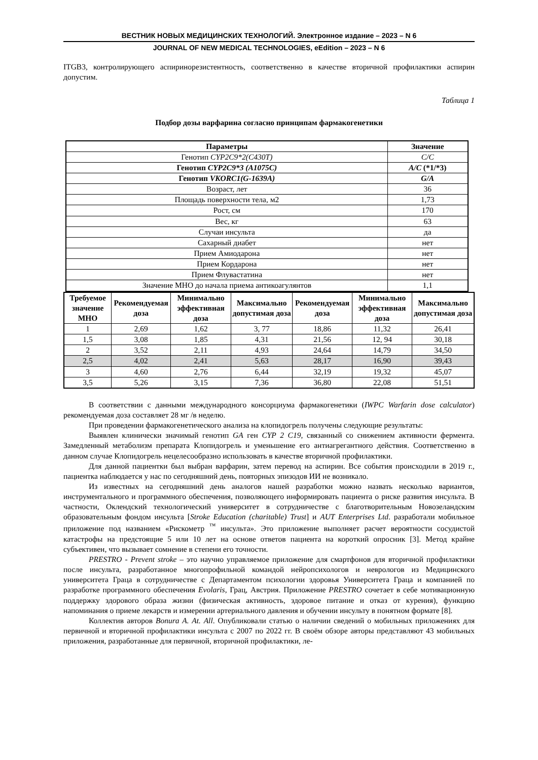ВЕСТНИК НОВЫХ МЕДИЦИНСКИХ ТЕХНОЛОГИЙ. Электронное издание – 2023 – N 6
JOURNAL OF NEW MEDICAL TECHNOLOGIES, eEdition – 2023 – N 6
ITGB3, контролирующего аспиринорезистентность, соответственно в качестве вторичной профилактики аспирин допустим.
Таблица 1
Подбор дозы варфарина согласно принципам фармакогенетики
| Параметры | Значение |
| --- | --- |
| Генотип CYP2C9*2(C430T) | C/C |
| Генотип CYP2C9*3 (A1075C) | A/C (*1/*3) |
| Генотип VKORC1(G-1639A) | G/A |
| Возраст, лет | 36 |
| Площадь поверхности тела, м2 | 1,73 |
| Рост, см | 170 |
| Вес, кг | 63 |
| Случаи инсульта | да |
| Сахарный диабет | нет |
| Прием Амиодарона | нет |
| Прием Кордарона | нет |
| Прием Флувастатина | нет |
| Значение МНО до начала приема антикоагулянтов | 1,1 |
| Требуемое значение МНО | Рекомендуемая доза | Минимально эффективная доза | Максимально допустимая доза | Рекомендуемая доза | Минимально эффективная доза | Максимально допустимая доза |
| --- | --- | --- | --- | --- | --- | --- |
| 1 | 2,69 | 1,62 | 3, 77 | 18,86 | 11,32 | 26,41 |
| 1,5 | 3,08 | 1,85 | 4,31 | 21,56 | 12, 94 | 30,18 |
| 2 | 3,52 | 2,11 | 4,93 | 24,64 | 14,79 | 34,50 |
| 2,5 | 4,02 | 2,41 | 5,63 | 28,17 | 16,90 | 39,43 |
| 3 | 4,60 | 2,76 | 6,44 | 32,19 | 19,32 | 45,07 |
| 3,5 | 5,26 | 3,15 | 7,36 | 36,80 | 22,08 | 51,51 |
В соответствии с данными международного консорциума фармакогенетики (IWPC Warfarin dose calculator) рекомендуемая доза составляет 28 мг /в неделю.
При проведении фармакогенетического анализа на клопидогрель получены следующие результаты:
Выявлен клинически значимый генотип GA ген CYP 2 C19, связанный со снижением активности фермента. Замедленный метаболизм препарата Клопидогрель и уменьшение его антиагрегантного действия. Соответственно в данном случае Клопидогрель нецелесообразно использовать в качестве вторичной профилактики.
Для данной пациентки был выбран варфарин, затем перевод на аспирин. Все события происходили в 2019 г., пациентка наблюдается у нас по сегодняшний день, повторных эпизодов ИИ не возникало.
Из известных на сегодняшний день аналогов нашей разработки можно назвать несколько вариантов, инструментального и программного обеспечения, позволяющего информировать пациента о риске развития инсульта. В частности, Оклендский технологический университет в сотрудничестве с благотворительным Новозеландским образовательным фондом инсульта [Stroke Education (charitable) Trust] и AUT Enterprises Ltd. разработали мобильное приложение под названием «Рискометр <sup>™</sup> инсульта». Это приложение выполняет расчет вероятности сосудистой катастрофы на предстоящие 5 или 10 лет на основе ответов пациента на короткий опросник [3]. Метод крайне субъективен, что вызывает сомнение в степени его точности.
PRESTRO - Prevent stroke – это научно управляемое приложение для смартфонов для вторичной профилактики после инсульта, разработанное многопрофильной командой нейропсихологов и неврологов из Медицинского университета Граца в сотрудничестве с Департаментом психологии здоровья Университета Граца и компанией по разработке программного обеспечения Evolaris, Грац, Австрия. Приложение PRESTRO сочетает в себе мотивационную поддержку здорового образа жизни (физическая активность, здоровое питание и отказ от курения), функцию напоминания о приеме лекарств и измерении артериального давления и обучении инсульту в понятном формате [8].
Коллектив авторов Bonura A. At. All. Опубликовали статью о наличии сведений о мобильных приложениях для первичной и вторичной профилактики инсульта с 2007 по 2022 гг. В своём обзоре авторы представляют 43 мобильных приложения, разработанные для первичной, вторичной профилактики, ле-